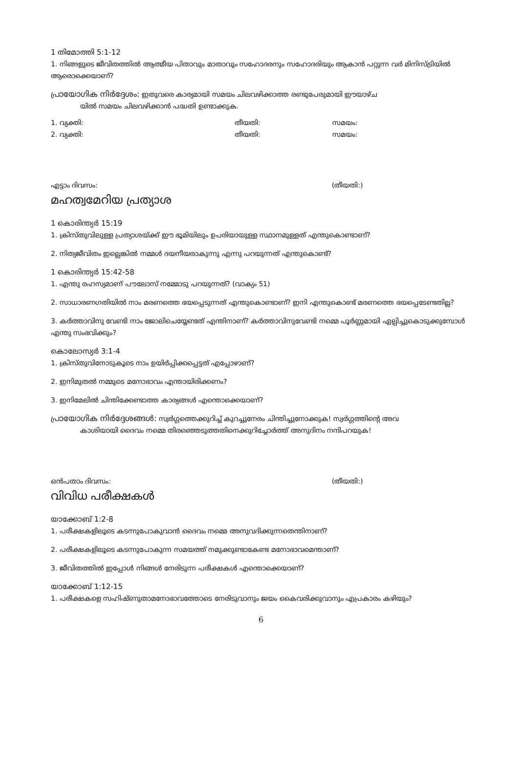1 തിമോത്തി 5:1-12
1. നിങ്ങളുടെ ജീവിതത്തിൽ ആത്മീയ പിതാവും മാതാവും സഹോദരനും സഹോദരിയും ആകാൻ പറ്റുന്ന വർ മിനിസ്ട്രിയിൽ ആരൊക്കെയാണ്?
പ്രായോഗിക നിർദ്ദേശം: ഇതുവരെ കാര്യമായി സമയം ചിലവഴിക്കാത്ത രണ്ടുപേരുമായി ഈയാഴ്ച
യിൽ സമയം ചിലവഴിക്കാൻ പദ്ധതി ഉണ്ടാക്കുക.
1. വ്യക്തി: തീയതി: സമയം:
2. വ്യക്തി: തീയതി: സമയം:
എട്ടാം ദിവസം: (തീയതി:)
മഹത്വമേറിയ പ്രത്യാശ
1 കൊരിന്ത്യർ 15:19
1. ക്രിസ്തുവിലുള്ള പ്രത്യാശയ്ക്ക് ഈ ഭൂമിയിലും ഉപരിയായുള്ള സ്ഥാനമുള്ളത് എന്തുകൊണ്ടാണ്?
2. നിത്യജീവിതം ഇല്ലെങ്കിൽ നമ്മൾ ദയനീയരാകുന്നു എന്നു പറയുന്നത് എന്തുകൊണ്ട്?
1 കൊരിന്ത്യർ 15:42-58
1. എന്തു രഹസ്യമാണ് പൗലോസ് നമ്മോടു പറയുന്നത്? (വാക്യം 51)
2. സാധാരണഗതിയിൽ നാം മരണത്തെ ഭയപ്പെടുന്നത് എന്തുകൊണ്ടാണ്? ഇനി എന്തുകൊണ്ട് മരണത്തെ ഭയപ്പെടേണ്ടതില്ല?
3. കർത്താവിനു വേണ്ടി നാം ജോലിചെയ്യേണ്ടത് എന്തിനാണ്? കർത്താവിനുവേണ്ടി നമ്മെ പൂർണ്ണമായി ഏല്പിച്ചുകൊടുക്കുമ്പോൾ എന്തു സംഭവിക്കും?
കൊലോസ്യർ 3:1-4
1. ക്രിസ്തുവിനോടുകൂടെ നാം ഉയിർപ്പിക്കപ്പെട്ടത് എപ്പോഴാണ്?
2. ഇനിമുതൽ നമ്മുടെ മനോഭാവം എന്തായിരിക്കണം?
3. ഇനിമേലിൽ ചിന്തിക്കേണ്ടാത്ത കാര്യങ്ങൾ എന്തൊക്കെയാണ്?
പ്രായോഗിക നിർദ്ദേശങ്ങൾ: സ്വർഗ്ഗത്തെക്കുറിച്ച് കുറച്ചുനേരം ചിന്തിച്ചുനോക്കുക! സ്വർഗ്ഗത്തിന്റെ അവ
കാശിയായി ദൈവം നമ്മെ തിരഞ്ഞെടുത്തതിനെക്കുറിച്ചോർത്ത് അനുദിനം നന്ദിപറയുക!
ഒൻപതാം ദിവസം: (തീയതി:)
വിവിധ പരീക്ഷകൾ
യാക്കോബ് 1:2-8
1. പരീക്ഷകളിലൂടെ കടന്നുപോകുവാൻ ദൈവം നമ്മെ അനുവദിക്കുന്നതെന്തിനാണ്?
2. പരീക്ഷകളിലൂടെ കടന്നുപോകുന്ന സമയത്ത് നമുക്കുണ്ടാകേണ്ട മനോഭാവമെന്താണ്?
3. ജീവിതത്തിൽ ഇപ്പോൾ നിങ്ങൾ നേരിടുന്ന പരീക്ഷകൾ എന്തൊക്കെയാണ്?
യാക്കോബ് 1:12-15
1. പരീക്ഷകളെ സഹിഷ്ണുതാമനോഭാവത്തോടെ നേരിടുവാനും ജയം കൈവരിക്കുവാനും എപ്രകാരം കഴിയും?
6